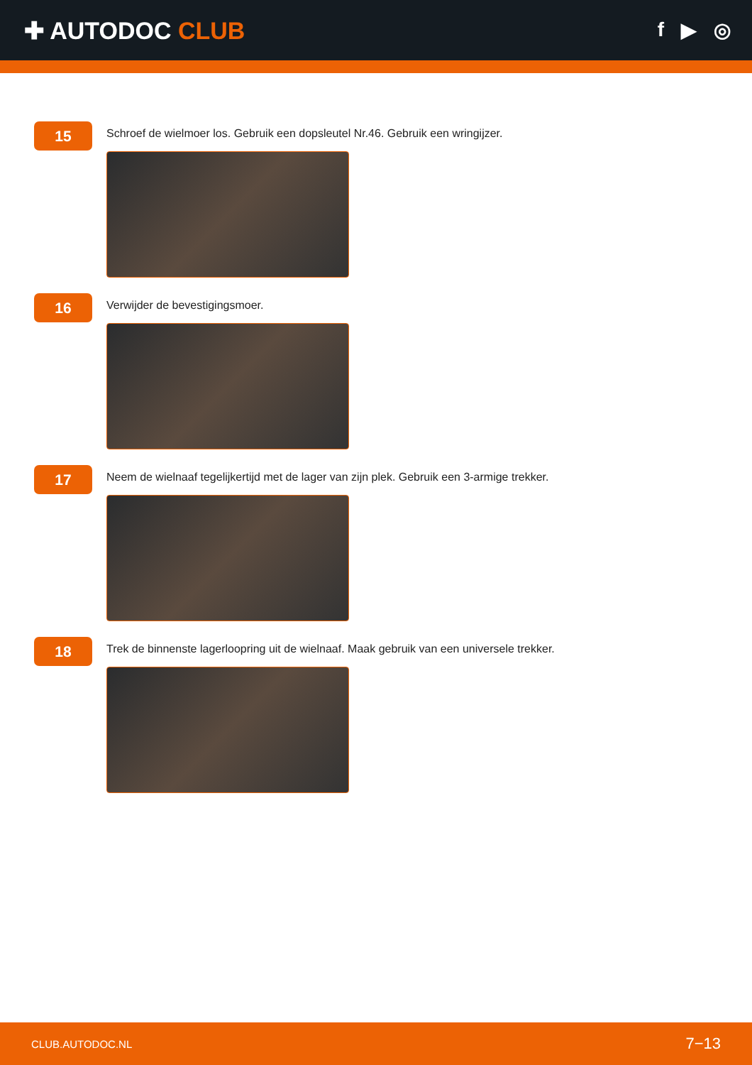✚ AUTODOC CLUB
f ▶ ◎
15
Schroef de wielmoer los. Gebruik een dopsleutel Nr.46. Gebruik een wringijzer.
16
Verwijder de bevestigingsmoer.
17
Neem de wielnaaf tegelijkertijd met de lager van zijn plek. Gebruik een 3-armige trekker.
18
Trek de binnenste lagerloopring uit de wielnaaf. Maak gebruik van een universele trekker.
CLUB.AUTODOC.NL 7−13